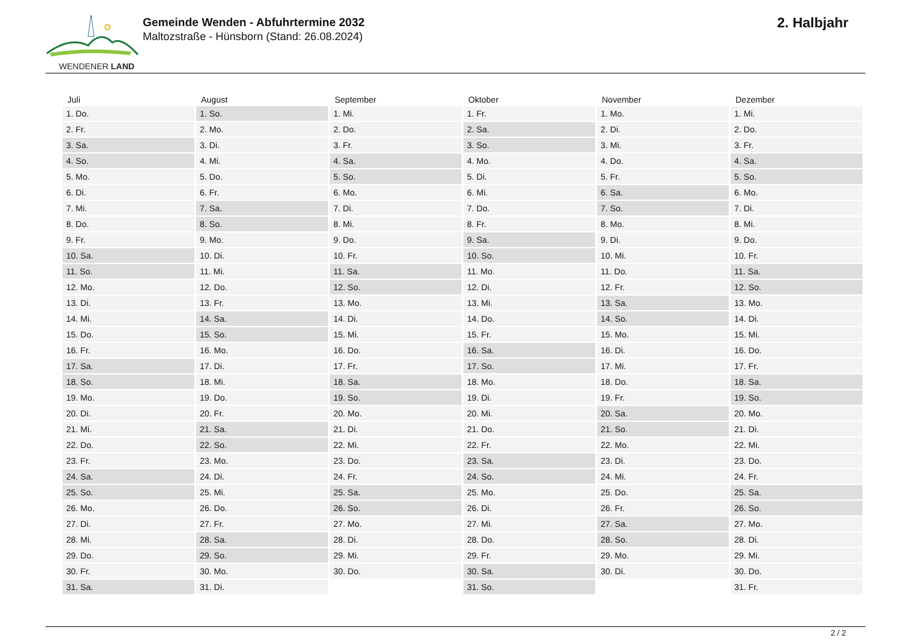WENDENER LAND
Gemeinde Wenden - Abfuhrtermine 2032
Maltozstraße - Hünsborn (Stand: 26.08.2024)
2. Halbjahr
| Juli | August | September | Oktober | November | Dezember |
| --- | --- | --- | --- | --- | --- |
| 1. Do. | 1. So. | 1. Mi. | 1. Fr. | 1. Mo. | 1. Mi. |
| 2. Fr. | 2. Mo. | 2. Do. | 2. Sa. | 2. Di. | 2. Do. |
| 3. Sa. | 3. Di. | 3. Fr. | 3. So. | 3. Mi. | 3. Fr. |
| 4. So. | 4. Mi. | 4. Sa. | 4. Mo. | 4. Do. | 4. Sa. |
| 5. Mo. | 5. Do. | 5. So. | 5. Di. | 5. Fr. | 5. So. |
| 6. Di. | 6. Fr. | 6. Mo. | 6. Mi. | 6. Sa. | 6. Mo. |
| 7. Mi. | 7. Sa. | 7. Di. | 7. Do. | 7. So. | 7. Di. |
| 8. Do. | 8. So. | 8. Mi. | 8. Fr. | 8. Mo. | 8. Mi. |
| 9. Fr. | 9. Mo. | 9. Do. | 9. Sa. | 9. Di. | 9. Do. |
| 10. Sa. | 10. Di. | 10. Fr. | 10. So. | 10. Mi. | 10. Fr. |
| 11. So. | 11. Mi. | 11. Sa. | 11. Mo. | 11. Do. | 11. Sa. |
| 12. Mo. | 12. Do. | 12. So. | 12. Di. | 12. Fr. | 12. So. |
| 13. Di. | 13. Fr. | 13. Mo. | 13. Mi. | 13. Sa. | 13. Mo. |
| 14. Mi. | 14. Sa. | 14. Di. | 14. Do. | 14. So. | 14. Di. |
| 15. Do. | 15. So. | 15. Mi. | 15. Fr. | 15. Mo. | 15. Mi. |
| 16. Fr. | 16. Mo. | 16. Do. | 16. Sa. | 16. Di. | 16. Do. |
| 17. Sa. | 17. Di. | 17. Fr. | 17. So. | 17. Mi. | 17. Fr. |
| 18. So. | 18. Mi. | 18. Sa. | 18. Mo. | 18. Do. | 18. Sa. |
| 19. Mo. | 19. Do. | 19. So. | 19. Di. | 19. Fr. | 19. So. |
| 20. Di. | 20. Fr. | 20. Mo. | 20. Mi. | 20. Sa. | 20. Mo. |
| 21. Mi. | 21. Sa. | 21. Di. | 21. Do. | 21. So. | 21. Di. |
| 22. Do. | 22. So. | 22. Mi. | 22. Fr. | 22. Mo. | 22. Mi. |
| 23. Fr. | 23. Mo. | 23. Do. | 23. Sa. | 23. Di. | 23. Do. |
| 24. Sa. | 24. Di. | 24. Fr. | 24. So. | 24. Mi. | 24. Fr. |
| 25. So. | 25. Mi. | 25. Sa. | 25. Mo. | 25. Do. | 25. Sa. |
| 26. Mo. | 26. Do. | 26. So. | 26. Di. | 26. Fr. | 26. So. |
| 27. Di. | 27. Fr. | 27. Mo. | 27. Mi. | 27. Sa. | 27. Mo. |
| 28. Mi. | 28. Sa. | 28. Di. | 28. Do. | 28. So. | 28. Di. |
| 29. Do. | 29. So. | 29. Mi. | 29. Fr. | 29. Mo. | 29. Mi. |
| 30. Fr. | 30. Mo. | 30. Do. | 30. Sa. | 30. Di. | 30. Do. |
| 31. Sa. | 31. Di. | | 31. So. | | 31. Fr. |
2 / 2